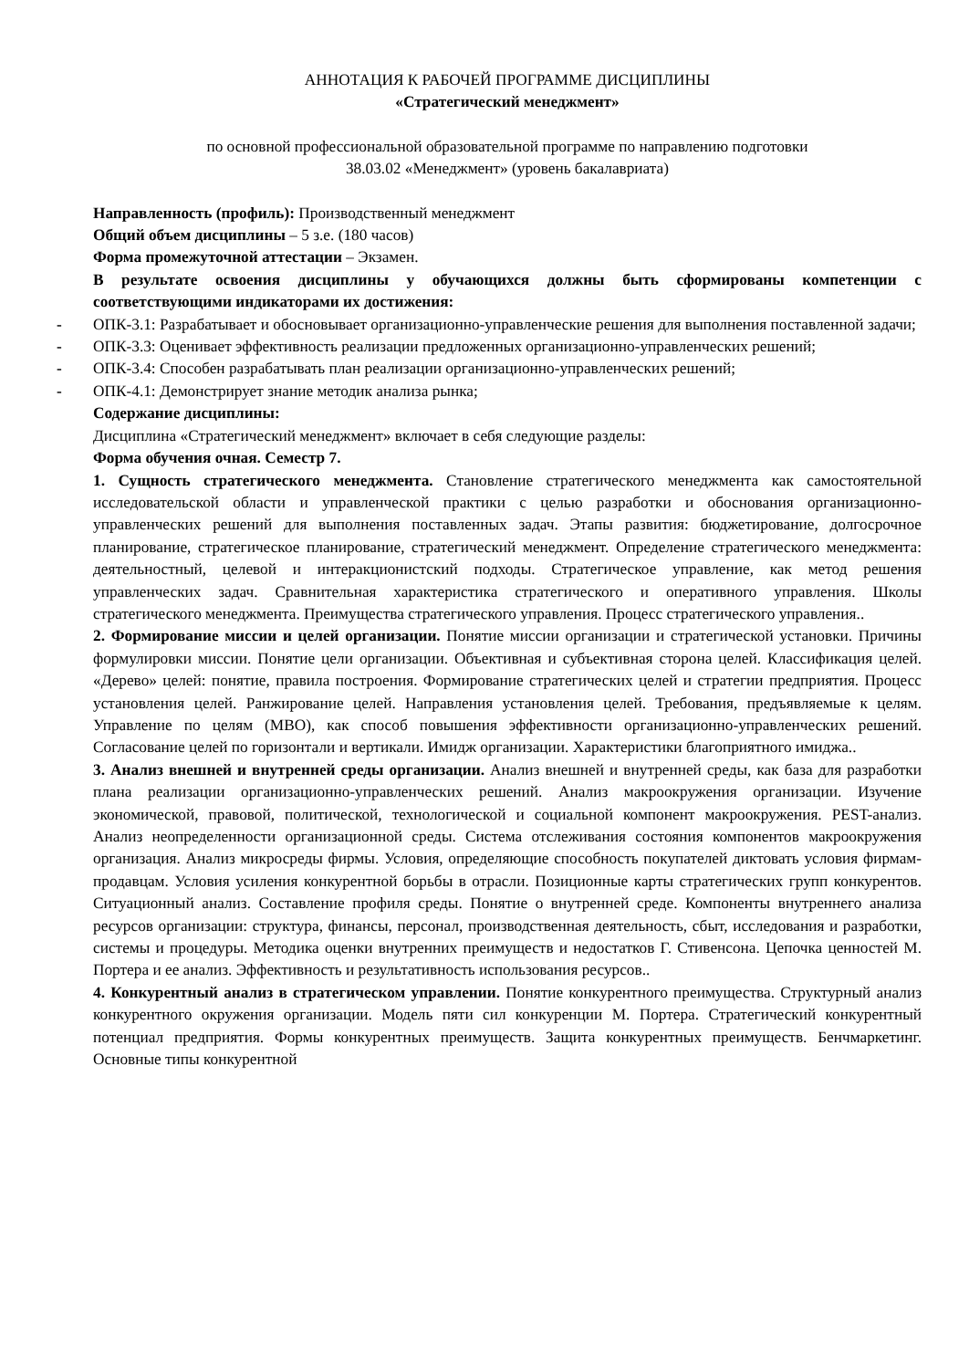АННОТАЦИЯ К РАБОЧЕЙ ПРОГРАММЕ ДИСЦИПЛИНЫ
«Стратегический менеджмент»
по основной профессиональной образовательной программе по направлению подготовки
38.03.02 «Менеджмент» (уровень бакалавриата)
Направленность (профиль): Производственный менеджмент
Общий объем дисциплины – 5 з.е. (180 часов)
Форма промежуточной аттестации – Экзамен.
В результате освоения дисциплины у обучающихся должны быть сформированы компетенции с соответствующими индикаторами их достижения:
- ОПК-3.1: Разрабатывает и обосновывает организационно-управленческие решения для выполнения поставленной задачи;
- ОПК-3.3: Оценивает эффективность реализации предложенных организационно-управленческих решений;
- ОПК-3.4: Способен разрабатывать план реализации организационно-управленческих решений;
- ОПК-4.1: Демонстрирует знание методик анализа рынка;
Содержание дисциплины:
Дисциплина «Стратегический менеджмент» включает в себя следующие разделы:
Форма обучения очная. Семестр 7.
1. Сущность стратегического менеджмента. Становление стратегического менеджмента как самостоятельной исследовательской области и управленческой практики с целью разработки и обоснования организационно-управленческих решений для выполнения поставленных задач. Этапы развития: бюджетирование, долгосрочное планирование, стратегическое планирование, стратегический менеджмент. Определение стратегического менеджмента: деятельностный, целевой и интеракционистский подходы. Стратегическое управление, как метод решения управленческих задач. Сравнительная характеристика стратегического и оперативного управления. Школы стратегического менеджмента. Преимущества стратегического управления. Процесс стратегического управления..
2. Формирование миссии и целей организации. Понятие миссии организации и стратегической установки. Причины формулировки миссии. Понятие цели организации. Объективная и субъективная сторона целей. Классификация целей. «Дерево» целей: понятие, правила построения. Формирование стратегических целей и стратегии предприятия. Процесс установления целей. Ранжирование целей. Направления установления целей. Требования, предъявляемые к целям. Управление по целям (MBO), как способ повышения эффективности организационно-управленческих решений. Согласование целей по горизонтали и вертикали. Имидж организации. Характеристики благоприятного имиджа..
3. Анализ внешней и внутренней среды организации. Анализ внешней и внутренней среды, как база для разработки плана реализации организационно-управленческих решений. Анализ макроокружения организации. Изучение экономической, правовой, политической, технологической и социальной компонент макроокружения. PEST-анализ. Анализ неопределенности организационной среды. Система отслеживания состояния компонентов макроокружения организация. Анализ микросреды фирмы. Условия, определяющие способность покупателей диктовать условия фирмам-продавцам. Условия усиления конкурентной борьбы в отрасли. Позиционные карты стратегических групп конкурентов. Ситуационный анализ. Составление профиля среды. Понятие о внутренней среде. Компоненты внутреннего анализа ресурсов организации: структура, финансы, персонал, производственная деятельность, сбыт, исследования и разработки, системы и процедуры. Методика оценки внутренних преимуществ и недостатков Г. Стивенсона. Цепочка ценностей М. Портера и ее анализ. Эффективность и результативность использования ресурсов..
4. Конкурентный анализ в стратегическом управлении. Понятие конкурентного преимущества. Структурный анализ конкурентного окружения организации. Модель пяти сил конкуренции М. Портера. Стратегический конкурентный потенциал предприятия. Формы конкурентных преимуществ. Защита конкурентных преимуществ. Бенчмаркетинг. Основные типы конкурентной